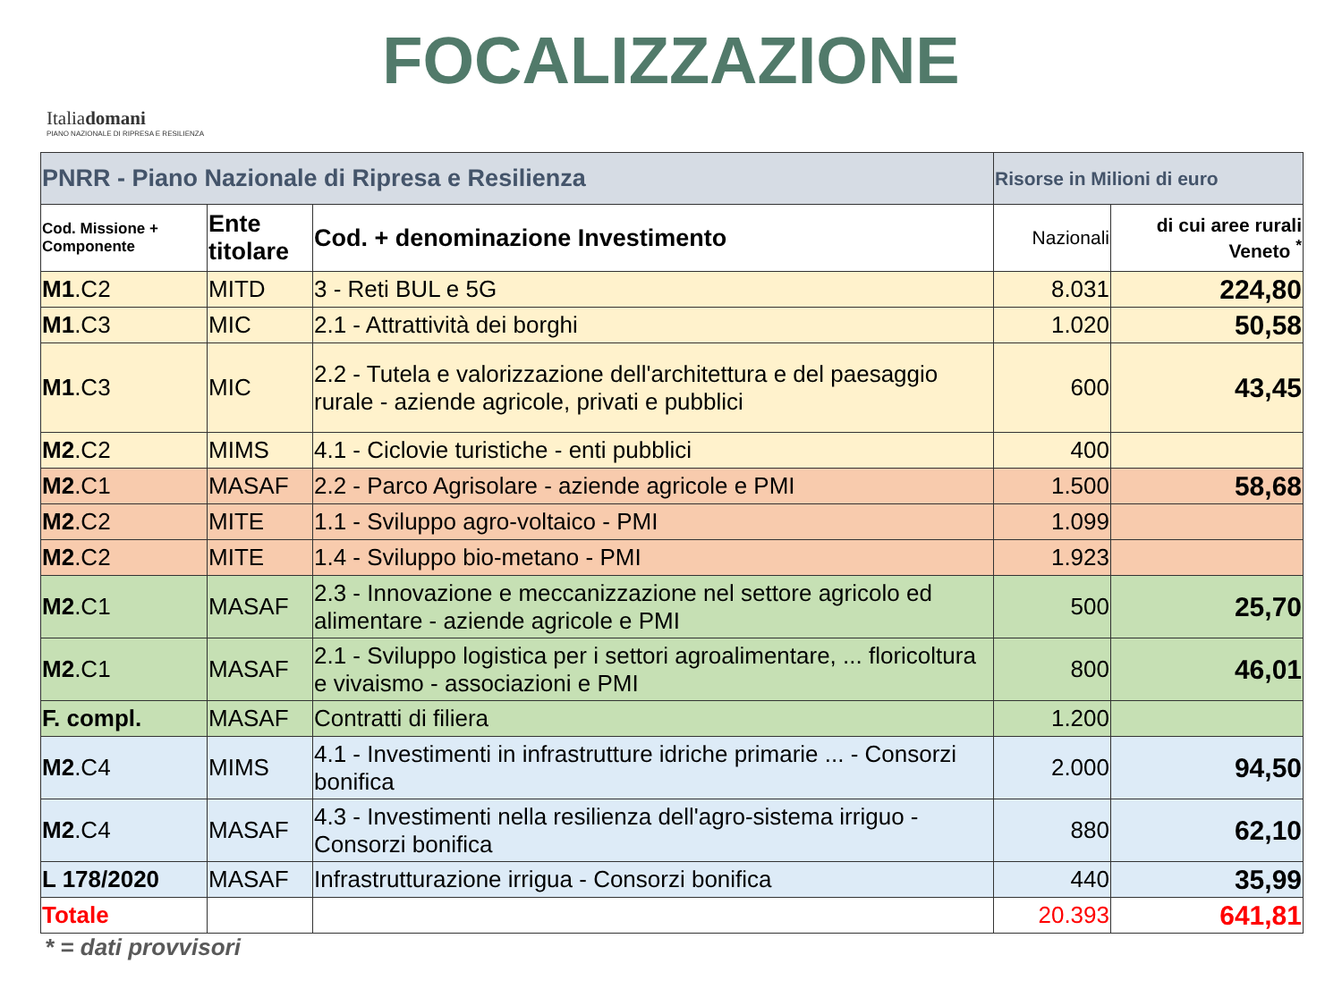FOCALIZZAZIONE
Italiadomani
PIANO NAZIONALE DI RIPRESA E RESILIENZA
| PNRR - Piano Nazionale di Ripresa e Resilienza | | | Risorse in Milioni di euro | |
| Cod. Missione + Componente | Ente titolare | Cod. + denominazione Investimento | Nazionali | di cui aree rurali Veneto <sup>*</sup> |
| M1 .C2 | MITD | 3 - Reti BUL e 5G | 8.031 | 224,80 |
| M1 .C3 | MIC | 2.1 - Attrattività dei borghi | 1.020 | 50,58 |
| M1 .C3 | MIC | 2.2 - Tutela e valorizzazione dell'architettura e del paesaggio rurale - aziende agricole, privati e pubblici | 600 | 43,45 |
| M2 .C2 | MIMS | 4.1 - Ciclovie turistiche - enti pubblici | 400 | |
| M2 .C1 | MASAF | 2.2 - Parco Agrisolare - aziende agricole e PMI | 1.500 | 58,68 |
| M2 .C2 | MITE | 1.1 - Sviluppo agro-voltaico - PMI | 1.099 | |
| M2 .C2 | MITE | 1.4 - Sviluppo bio-metano - PMI | 1.923 | |
| M2 .C1 | MASAF | 2.3 - Innovazione e meccanizzazione nel settore agricolo ed alimentare - aziende agricole e PMI | 500 | 25,70 |
| M2 .C1 | MASAF | 2.1 - Sviluppo logistica per i settori agroalimentare, ... floricoltura e vivaismo - associazioni e PMI | 800 | 46,01 |
| F. compl. | MASAF | Contratti di filiera | 1.200 | |
| M2 .C4 | MIMS | 4.1 - Investimenti in infrastrutture idriche primarie ... - Consorzi bonifica | 2.000 | 94,50 |
| M2 .C4 | MASAF | 4.3 - Investimenti nella resilienza dell'agro-sistema irriguo - Consorzi bonifica | 880 | 62,10 |
| L 178/2020 | MASAF | Infrastrutturazione irrigua - Consorzi bonifica | 440 | 35,99 |
| Totale | | | 20.393 | 641,81 |
* = dati provvisori